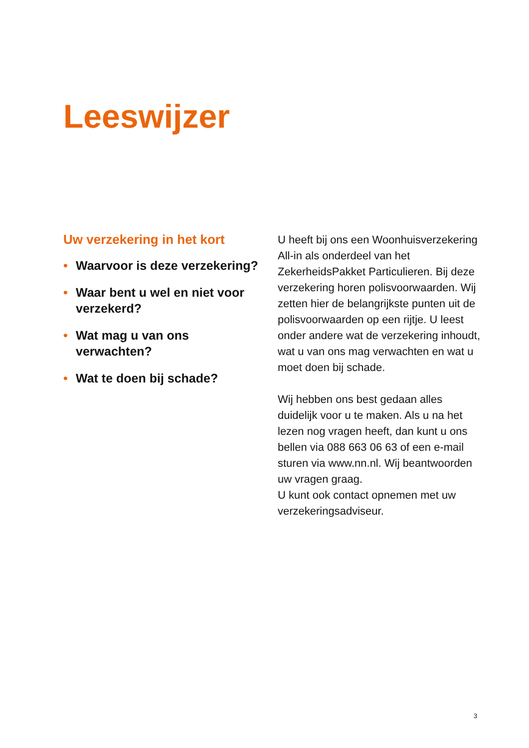Leeswijzer
Uw verzekering in het kort
• Waarvoor is deze verzekering?
• Waar bent u wel en niet voor verzekerd?
• Wat mag u van ons verwachten?
• Wat te doen bij schade?
U heeft bij ons een Woonhuisverzekering All-in als onderdeel van het ZekerheidsPakket Particulieren. Bij deze verzekering horen polisvoorwaarden. Wij zetten hier de belangrijkste punten uit de polisvoorwaarden op een rijtje. U leest onder andere wat de verzekering inhoudt, wat u van ons mag verwachten en wat u moet doen bij schade.
Wij hebben ons best gedaan alles duidelijk voor u te maken. Als u na het lezen nog vragen heeft, dan kunt u ons bellen via 088 663 06 63 of een e-mail sturen via www.nn.nl. Wij beantwoorden uw vragen graag.
U kunt ook contact opnemen met uw verzekeringsadviseur.
3